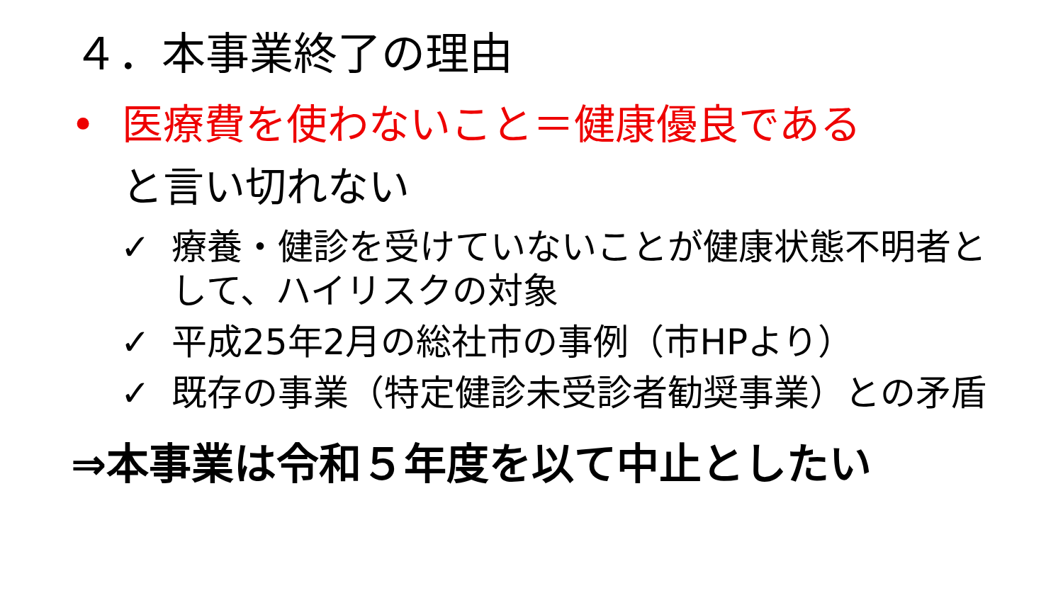４．本事業終了の理由
• 医療費を使わないこと＝健康優良である
と言い切れない
✓ 療養・健診を受けていないことが健康状態不明者として、ハイリスクの対象
✓ 平成25年2月の総社市の事例（市HPより）
✓ 既存の事業（特定健診未受診者勧奨事業）との矛盾
⇒本事業は令和５年度を以て中止としたい